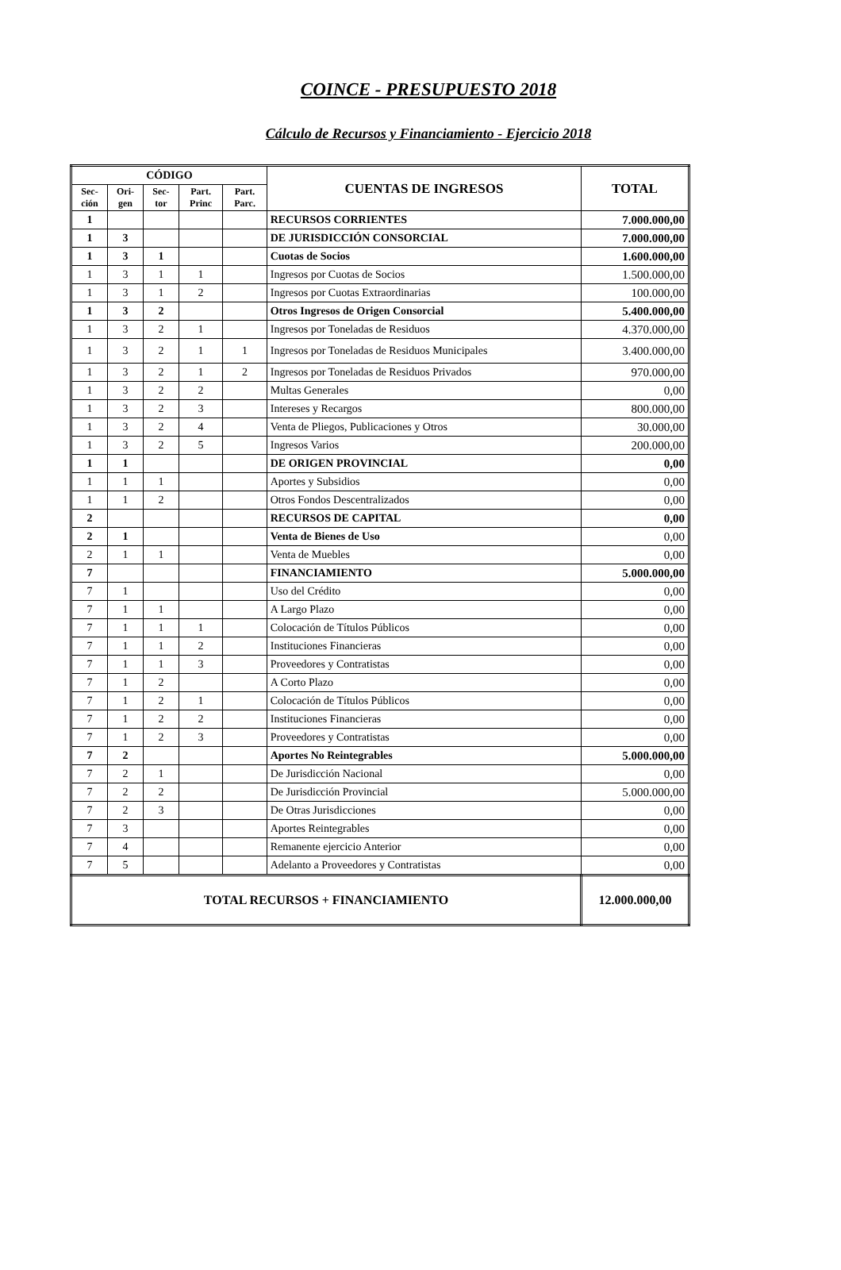COINCE - PRESUPUESTO 2018
Cálculo de Recursos y Financiamiento - Ejercicio 2018
| CÓDIGO | | | | | CUENTAS DE INGRESOS | TOTAL |
| --- | --- | --- | --- | --- | --- | --- |
| Sec- ción | Ori- gen | Sec-tor | Part. Princ | Part. Parc. | | |
| 1 | | | | | RECURSOS CORRIENTES | 7.000.000,00 |
| 1 | 3 | | | | DE JURISDICCIÓN CONSORCIAL | 7.000.000,00 |
| 1 | 3 | 1 | | | Cuotas de Socios | 1.600.000,00 |
| 1 | 3 | 1 | 1 | | Ingresos por Cuotas de Socios | 1.500.000,00 |
| 1 | 3 | 1 | 2 | | Ingresos por Cuotas Extraordinarias | 100.000,00 |
| 1 | 3 | 2 | | | Otros Ingresos de Origen Consorcial | 5.400.000,00 |
| 1 | 3 | 2 | 1 | | Ingresos por Toneladas de Residuos | 4.370.000,00 |
| 1 | 3 | 2 | 1 | 1 | Ingresos por Toneladas de Residuos Municipales | 3.400.000,00 |
| 1 | 3 | 2 | 1 | 2 | Ingresos por Toneladas de Residuos Privados | 970.000,00 |
| 1 | 3 | 2 | 2 | | Multas Generales | 0,00 |
| 1 | 3 | 2 | 3 | | Intereses y Recargos | 800.000,00 |
| 1 | 3 | 2 | 4 | | Venta de Pliegos, Publicaciones y Otros | 30.000,00 |
| 1 | 3 | 2 | 5 | | Ingresos Varios | 200.000,00 |
| 1 | 1 | | | | DE ORIGEN PROVINCIAL | 0,00 |
| 1 | 1 | 1 | | | Aportes y Subsidios | 0,00 |
| 1 | 1 | 2 | | | Otros Fondos Descentralizados | 0,00 |
| 2 | | | | | RECURSOS DE CAPITAL | 0,00 |
| 2 | 1 | | | | Venta de Bienes de Uso | 0,00 |
| 2 | 1 | 1 | | | Venta de Muebles | 0,00 |
| 7 | | | | | FINANCIAMIENTO | 5.000.000,00 |
| 7 | 1 | | | | Uso del Crédito | 0,00 |
| 7 | 1 | 1 | | | A Largo Plazo | 0,00 |
| 7 | 1 | 1 | 1 | | Colocación de Títulos Públicos | 0,00 |
| 7 | 1 | 1 | 2 | | Instituciones Financieras | 0,00 |
| 7 | 1 | 1 | 3 | | Proveedores y Contratistas | 0,00 |
| 7 | 1 | 2 | | | A Corto Plazo | 0,00 |
| 7 | 1 | 2 | 1 | | Colocación de Títulos Públicos | 0,00 |
| 7 | 1 | 2 | 2 | | Instituciones Financieras | 0,00 |
| 7 | 1 | 2 | 3 | | Proveedores y Contratistas | 0,00 |
| 7 | 2 | | | | Aportes No Reintegrables | 5.000.000,00 |
| 7 | 2 | 1 | | | De Jurisdicción Nacional | 0,00 |
| 7 | 2 | 2 | | | De Jurisdicción Provincial | 5.000.000,00 |
| 7 | 2 | 3 | | | De Otras Jurisdicciones | 0,00 |
| 7 | 3 | | | | Aportes Reintegrables | 0,00 |
| 7 | 4 | | | | Remanente ejercicio Anterior | 0,00 |
| 7 | 5 | | | | Adelanto a Proveedores y Contratistas | 0,00 |
| TOTAL RECURSOS + FINANCIAMIENTO | | | | | | 12.000.000,00 |